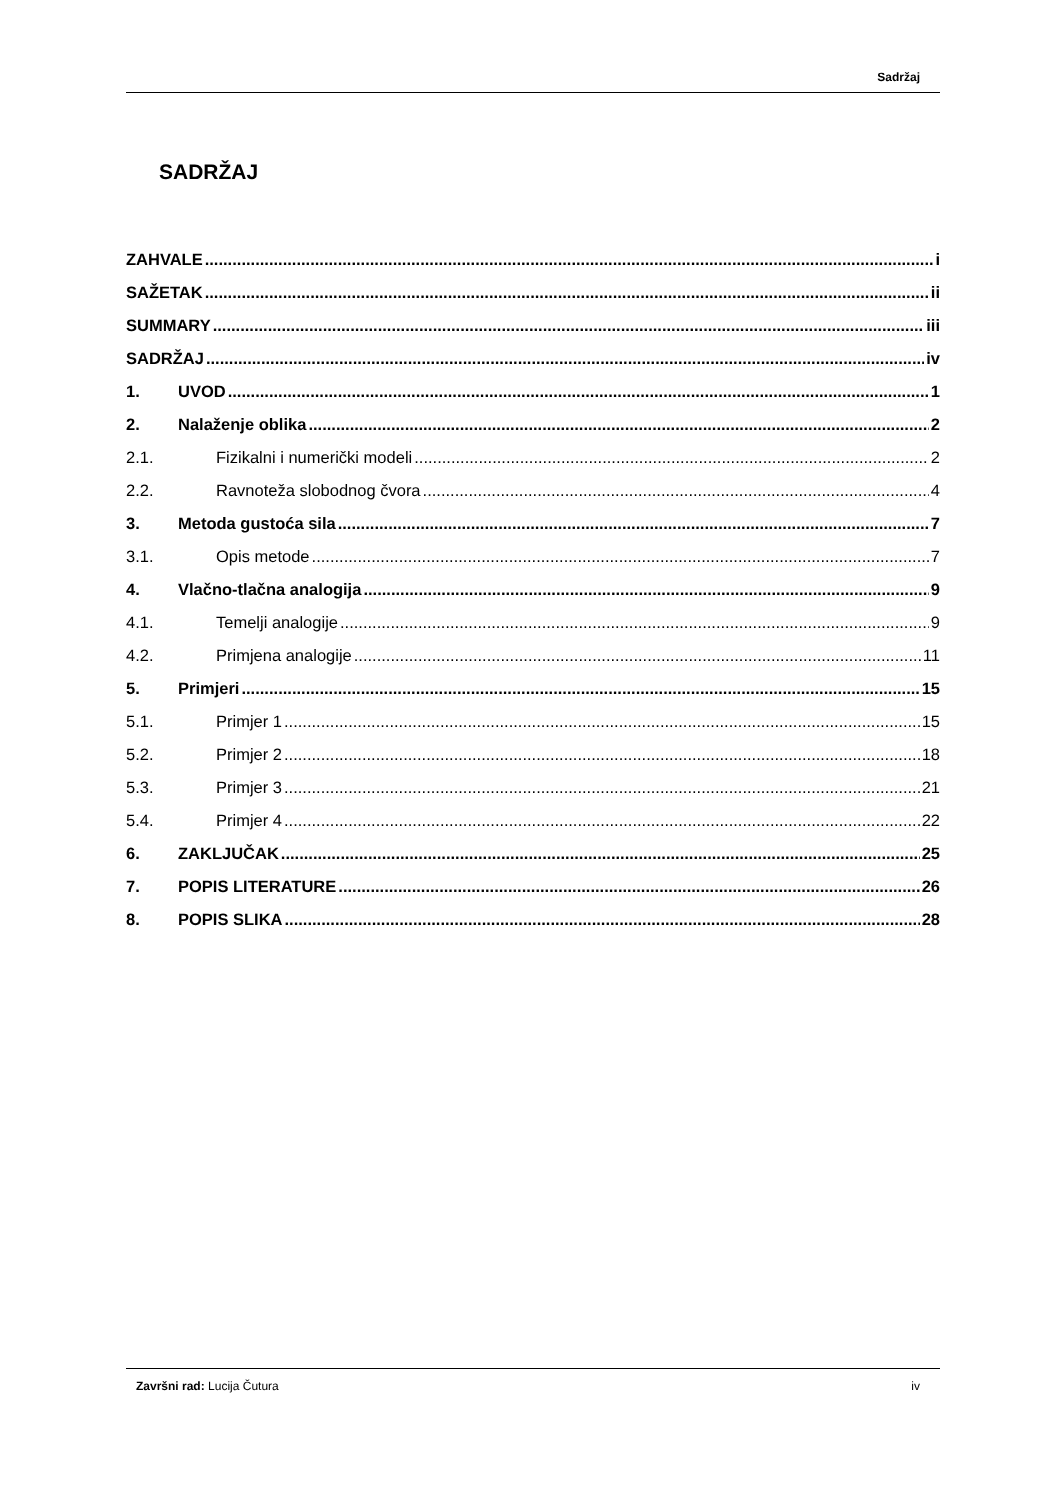Sadržaj
SADRŽAJ
ZAHVALE i
SAŽETAK ii
SUMMARY iii
SADRŽAJ iv
1. UVOD 1
2. Nalaženje oblika 2
2.1. Fizikalni i numerički modeli 2
2.2. Ravnoteža slobodnog čvora 4
3. Metoda gustoća sila 7
3.1. Opis metode 7
4. Vlačno-tlačna analogija 9
4.1. Temelji analogije 9
4.2. Primjena analogije 11
5. Primjeri 15
5.1. Primjer 1 15
5.2. Primjer 2 18
5.3. Primjer 3 21
5.4. Primjer 4 22
6. ZAKLJUČAK 25
7. POPIS LITERATURE 26
8. POPIS SLIKA 28
Završni rad: Lucija Čutura iv